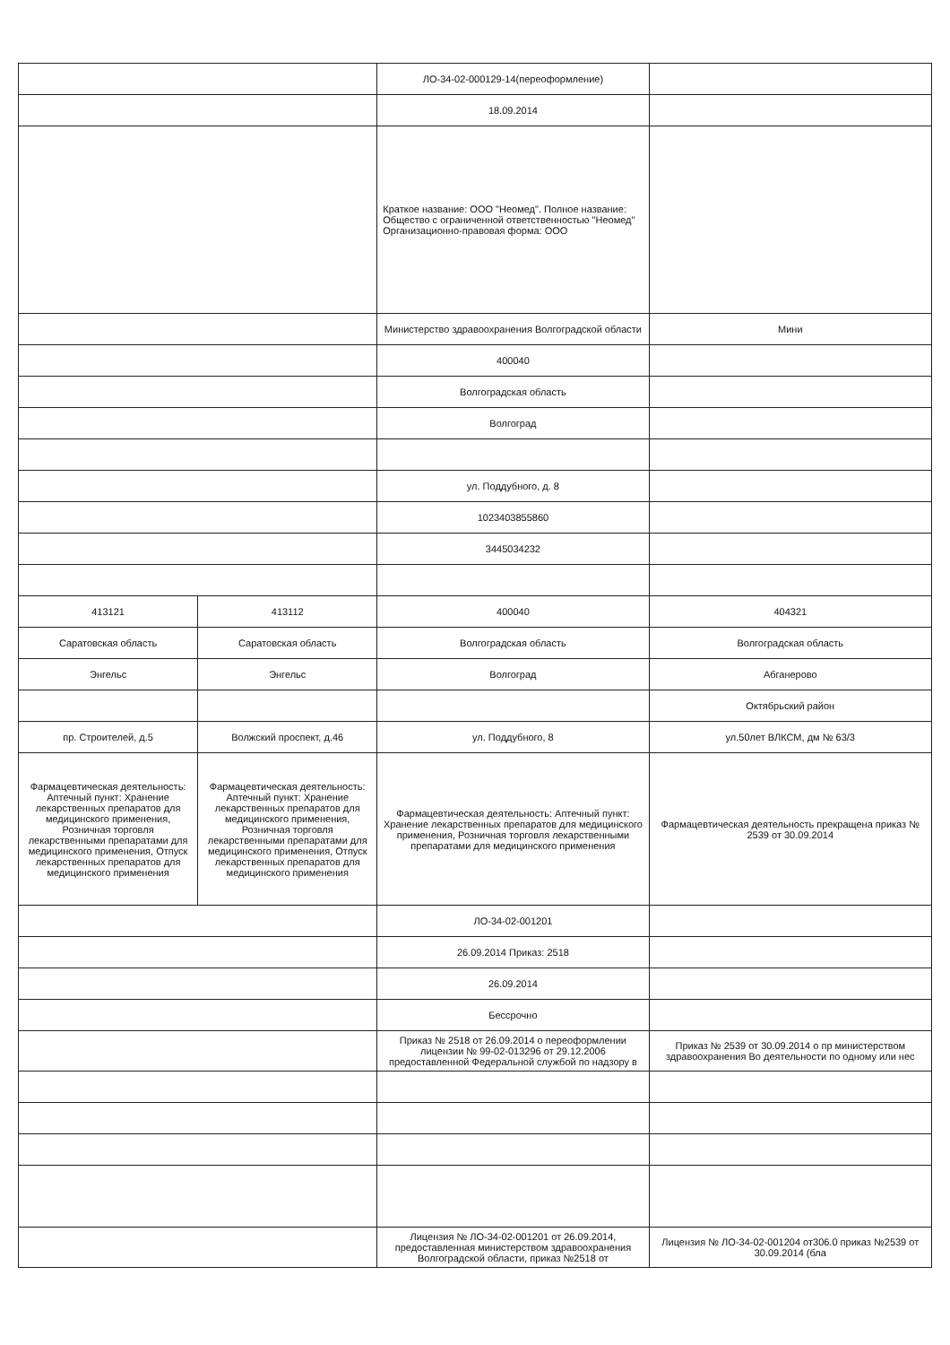| | | ЛО-34-02-000129-14(переоформление) | |
| | | 18.09.2014 | |
| | | Краткое название: ООО "Неомед". Полное название: Общество с ограниченной ответственностью "Неомед" Организационно-правовая форма: ООО | |
| | | Министерство здравоохранения Волгоградской области | Мини |
| | | 400040 | |
| | | Волгоградская область | |
| | | Волгоград | |
| | | ул. Поддубного, д. 8 | |
| | | 1023403855860 | |
| | | 3445034232 | |
| 413121 | 413112 | 400040 | 404321 |
| Саратовская область | Саратовская область | Волгоградская область | Волгоградская область |
| Энгельс | Энгельс | Волгоград | Абганерово |
| | | | Октябрьский район |
| пр. Строителей, д.5 | Волжский проспект, д.46 | ул. Поддубного, 8 | ул.50лет ВЛКСМ, дм № 63/3 |
| Фармацевтическая деятельность: Аптечный пункт: Хранение лекарственных препаратов для медицинского применения, Розничная торговля лекарственными препаратами для медицинского применения, Отпуск лекарственных препаратов для медицинского применения | Фармацевтическая деятельность: Аптечный пункт: Хранение лекарственных препаратов для медицинского применения, Розничная торговля лекарственными препаратами для медицинского применения, Отпуск лекарственных препаратов для медицинского применения | Фармацевтическая деятельность: Аптечный пункт: Хранение лекарственных препаратов для медицинского применения, Розничная торговля лекарственными препаратами для медицинского применения | Фармацевтическая деятельность прекращена приказ № 2539 от 30.09.2014 |
| | | ЛО-34-02-001201 | |
| | | 26.09.2014 Приказ: 2518 | |
| | | 26.09.2014 | |
| | | Бессрочно | |
| | | Приказ № 2518 от 26.09.2014 о переоформлении лицензии № 99-02-013296 от 29.12.2006 предоставленной Федеральной службой по надзору в | Приказ № 2539 от 30.09.2014 о пр министерством здравоохранения Во деятельности по одному или нес |
| | | Лицензия № ЛО-34-02-001201 от 26.09.2014, предоставленная министерством здравоохранения Волгоградской области, приказ №2518 от | Лицензия № ЛО-34-02-001204 от306.0 приказ №2539 от 30.09.2014 (бла |